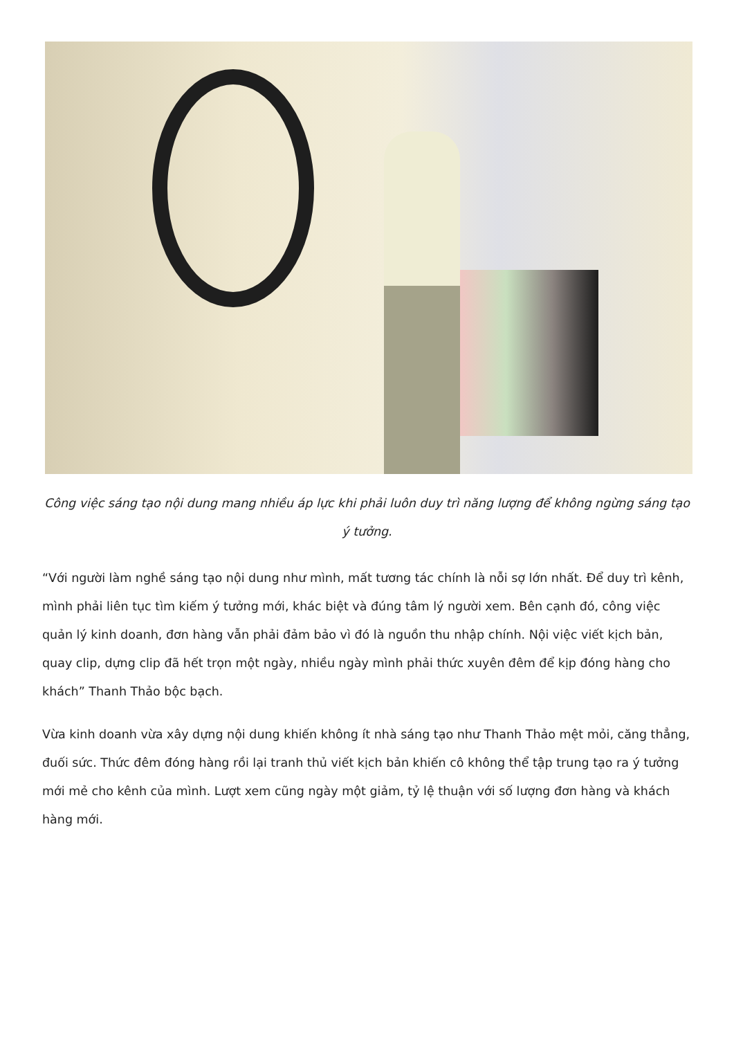Công việc sáng tạo nội dung mang nhiều áp lực khi phải luôn duy trì năng lượng để không ngừng sáng tạo ý tưởng.
“Với người làm nghề sáng tạo nội dung như mình, mất tương tác chính là nỗi sợ lớn nhất. Để duy trì kênh, mình phải liên tục tìm kiếm ý tưởng mới, khác biệt và đúng tâm lý người xem. Bên cạnh đó, công việc quản lý kinh doanh, đơn hàng vẫn phải đảm bảo vì đó là nguồn thu nhập chính. Nội việc viết kịch bản, quay clip, dựng clip đã hết trọn một ngày, nhiều ngày mình phải thức xuyên đêm để kịp đóng hàng cho khách” Thanh Thảo bộc bạch.
Vừa kinh doanh vừa xây dựng nội dung khiến không ít nhà sáng tạo như Thanh Thảo mệt mỏi, căng thẳng, đuối sức. Thức đêm đóng hàng rồi lại tranh thủ viết kịch bản khiến cô không thể tập trung tạo ra ý tưởng mới mẻ cho kênh của mình. Lượt xem cũng ngày một giảm, tỷ lệ thuận với số lượng đơn hàng và khách hàng mới.